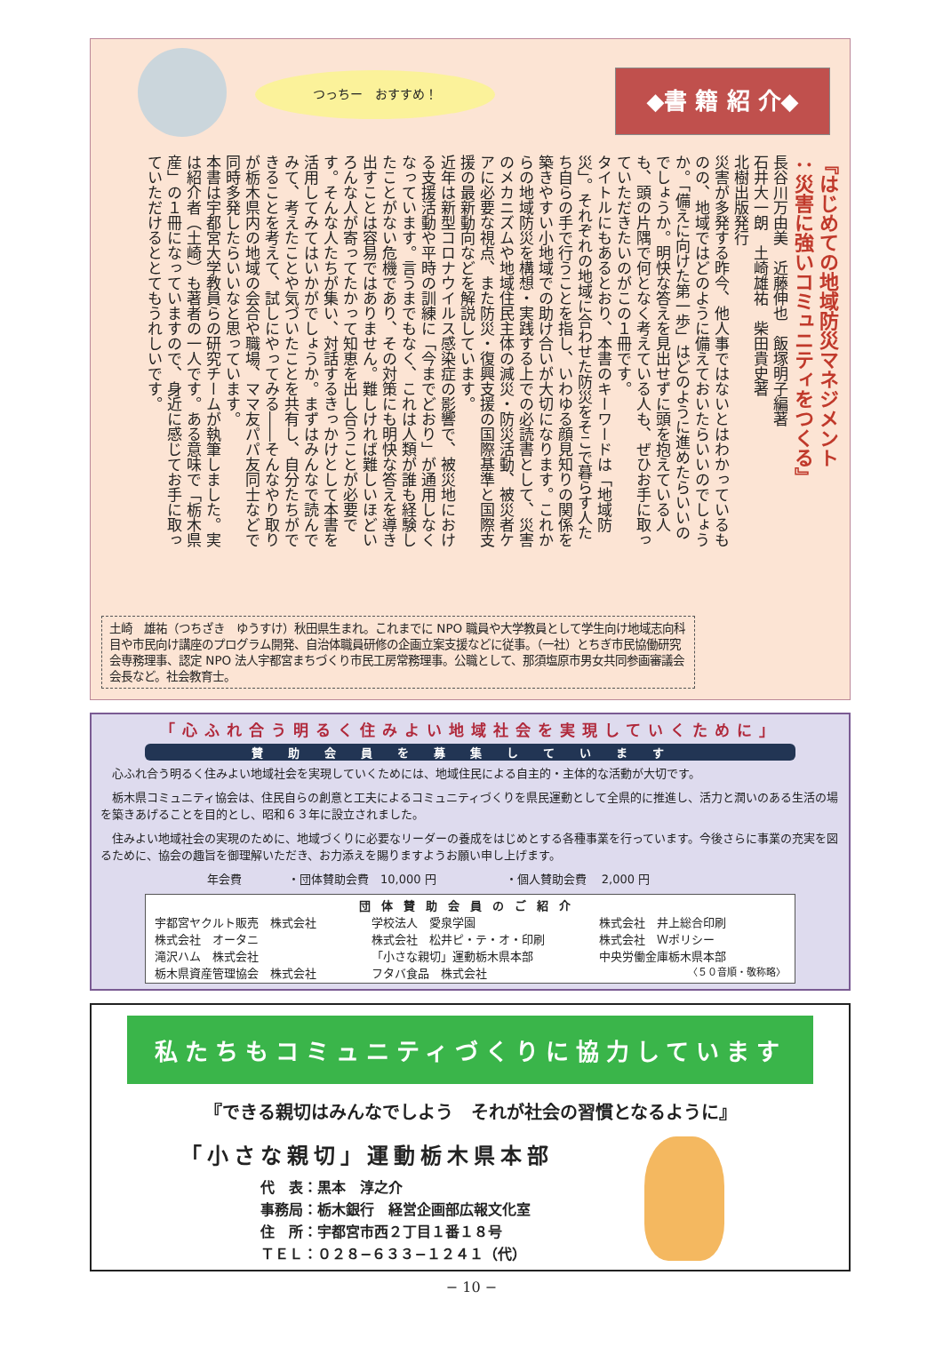つっちー　おすすめ！ ◆書 籍 紹 介◆
『はじめての地域防災マネジメント
：災害に強いコミュニティをつくる』
長谷川万由美　近藤伸也　飯塚明子編著
石井大一朗　土崎雄祐　柴田貴史著
北樹出版発行
災害が多発する昨今、他人事ではないとはわかっているものの、地域ではどのように備えておいたらいいのでしょうか。「備えに向けた第一歩」はどのように進めたらいいのでしょうか。明快な答えを見出せずに頭を抱えている人も、頭の片隅で何となく考えている人も、ぜひお手に取っていただきたいのがこの１冊です。
タイトルにもあるとおり、本書のキーワードは「地域防災」。それぞれの地域に合わせた防災をそこで暮らす人たち自らの手で行うことを指し、いわゆる顔見知りの関係を築きやすい小地域での助け合いが大切になります。これからの地域防災を構想・実践する上での必読書として、災害のメカニズムや地域住民主体の減災・防災活動、被災者ケアに必要な視点、また防災・復興支援の国際基準と国際支援の最新動向などを解説しています。
近年は新型コロナウイルス感染症の影響で、被災地における支援活動や平時の訓練に「今までどおり」が通用しなくなっています。言うまでもなく、これは人類が誰も経験したことがない危機であり、その対策にも明快な答えを導き出すことは容易ではありません。難しければ難しいほどいろんな人が寄ってたかって知恵を出し合うことが必要です。そんな人たちが集い、対話するきっかけとして本書を活用してみてはいかがでしょうか。まずはみんなで読んでみて、考えたことや気づいたことを共有し、自分たちができることを考えて、試しにやってみる――そんなやり取りが栃木県内の地域の会合や職場、ママ友パパ友同士などで同時多発したらいいなと思っています。
本書は宇都宮大学教員らの研究チームが執筆しました。実は紹介者（土崎）も著者の一人です。ある意味で「栃木県産」の１冊になっていますので、身近に感じてお手に取っていただけるととてもうれしいです。
土崎　雄祐（つちざき　ゆうすけ）秋田県生まれ。これまでに NPO 職員や大学教員として学生向け地域志向科目や市民向け講座のプログラム開発、自治体職員研修の企画立案支援などに従事。（一社）とちぎ市民協働研究会専務理事、認定 NPO 法人宇都宮まちづくり市民工房常務理事。公職として、那須塩原市男女共同参画審議会会長など。社会教育士。
「心ふれ合う明るく住みよい地域社会を実現していくために」
賛助会員を募集しています
　心ふれ合う明るく住みよい地域社会を実現していくためには、地域住民による自主的・主体的な活動が大切です。
　栃木県コミュニティ協会は、住民自らの創意と工夫によるコミュニティづくりを県民運動として全県的に推進し、活力と潤いのある生活の場を築きあげることを目的とし、昭和６３年に設立されました。
　住みよい地域社会の実現のために、地域づくりに必要なリーダーの養成をはじめとする各種事業を行っています。今後さらに事業の充実を図るために、協会の趣旨を御理解いただき、お力添えを賜りますようお願い申し上げます。
年会費　　　　・団体賛助会費　10,000 円　　　　　　・個人賛助会費　 2,000 円
団体賛助会員のご紹介
宇都宮ヤクルト販売　株式会社
株式会社　オータニ
滝沢ハム　株式会社
栃木県資産管理協会　株式会社
学校法人　愛泉学園
株式会社　松井ピ・テ・オ・印刷
「小さな親切」運動栃木県本部
フタバ食品　株式会社
株式会社　井上総合印刷
株式会社　Ｗポリシー
中央労働金庫栃木県本部
〈５０音順・敬称略〉
私たちもコミュニティづくりに協力しています
『できる親切はみんなでしよう　それが社会の習慣となるように』
「小さな親切」運動栃木県本部
代　表：黒本　淳之介
事務局：栃木銀行　経営企画部広報文化室
住　所：宇都宮市西２丁目１番１８号
ＴＥＬ：０２８−６３３−１２４１（代）
− 10 −